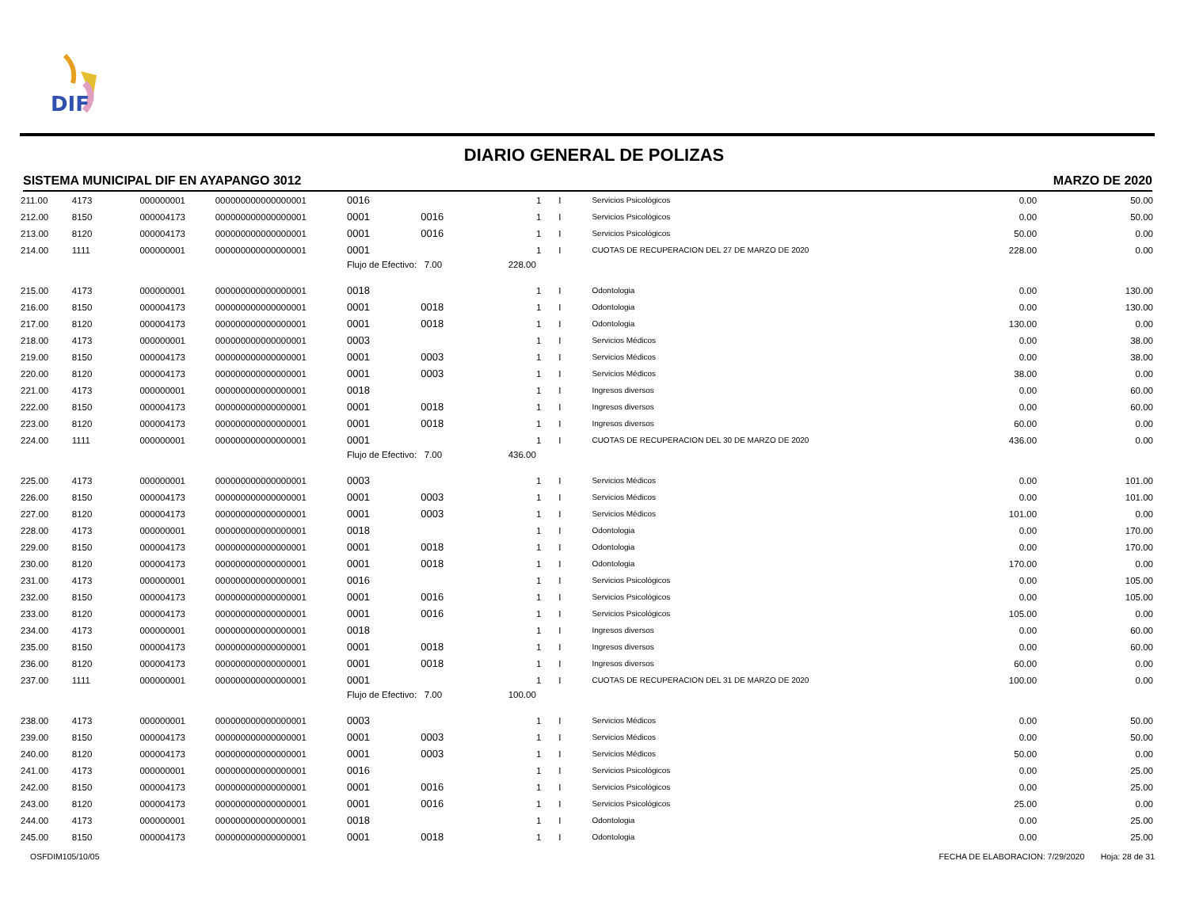DIF
DIARIO GENERAL DE POLIZAS
SISTEMA MUNICIPAL DIF EN AYAPANGO 3012 MARZO DE 2020
| 211.00 | 4173 | 000000001 | 000000000000000001 | 0016 | | | 1 | I | Servicios Psicológicos | 0.00 | 50.00 |
| 212.00 | 8150 | 000004173 | 000000000000000001 | 0001 | 0016 | | 1 | I | Servicios Psicológicos | 0.00 | 50.00 |
| 213.00 | 8120 | 000004173 | 000000000000000001 | 0001 | 0016 | | 1 | I | Servicios Psicológicos | 50.00 | 0.00 |
| 214.00 | 1111 | 000000001 | 000000000000000001 | 0001 | | | 1 | I | CUOTAS DE RECUPERACION DEL 27 DE MARZO DE 2020 | 228.00 | 0.00 |
| | | | | Flujo de Efectivo: 7.00 | | 228.00 | | | | | |
| 215.00 | 4173 | 000000001 | 000000000000000001 | 0018 | | | 1 | I | Odontologia | 0.00 | 130.00 |
| 216.00 | 8150 | 000004173 | 000000000000000001 | 0001 | 0018 | | 1 | I | Odontologia | 0.00 | 130.00 |
| 217.00 | 8120 | 000004173 | 000000000000000001 | 0001 | 0018 | | 1 | I | Odontologia | 130.00 | 0.00 |
| 218.00 | 4173 | 000000001 | 000000000000000001 | 0003 | | | 1 | I | Servicios Médicos | 0.00 | 38.00 |
| 219.00 | 8150 | 000004173 | 000000000000000001 | 0001 | 0003 | | 1 | I | Servicios Médicos | 0.00 | 38.00 |
| 220.00 | 8120 | 000004173 | 000000000000000001 | 0001 | 0003 | | 1 | I | Servicios Médicos | 38.00 | 0.00 |
| 221.00 | 4173 | 000000001 | 000000000000000001 | 0018 | | | 1 | I | Ingresos diversos | 0.00 | 60.00 |
| 222.00 | 8150 | 000004173 | 000000000000000001 | 0001 | 0018 | | 1 | I | Ingresos diversos | 0.00 | 60.00 |
| 223.00 | 8120 | 000004173 | 000000000000000001 | 0001 | 0018 | | 1 | I | Ingresos diversos | 60.00 | 0.00 |
| 224.00 | 1111 | 000000001 | 000000000000000001 | 0001 | | | 1 | I | CUOTAS DE RECUPERACION DEL 30 DE MARZO DE 2020 | 436.00 | 0.00 |
| | | | | Flujo de Efectivo: 7.00 | | 436.00 | | | | | |
| 225.00 | 4173 | 000000001 | 000000000000000001 | 0003 | | | 1 | I | Servicios Médicos | 0.00 | 101.00 |
| 226.00 | 8150 | 000004173 | 000000000000000001 | 0001 | 0003 | | 1 | I | Servicios Médicos | 0.00 | 101.00 |
| 227.00 | 8120 | 000004173 | 000000000000000001 | 0001 | 0003 | | 1 | I | Servicios Médicos | 101.00 | 0.00 |
| 228.00 | 4173 | 000000001 | 000000000000000001 | 0018 | | | 1 | I | Odontologia | 0.00 | 170.00 |
| 229.00 | 8150 | 000004173 | 000000000000000001 | 0001 | 0018 | | 1 | I | Odontologia | 0.00 | 170.00 |
| 230.00 | 8120 | 000004173 | 000000000000000001 | 0001 | 0018 | | 1 | I | Odontologia | 170.00 | 0.00 |
| 231.00 | 4173 | 000000001 | 000000000000000001 | 0016 | | | 1 | I | Servicios Psicológicos | 0.00 | 105.00 |
| 232.00 | 8150 | 000004173 | 000000000000000001 | 0001 | 0016 | | 1 | I | Servicios Psicológicos | 0.00 | 105.00 |
| 233.00 | 8120 | 000004173 | 000000000000000001 | 0001 | 0016 | | 1 | I | Servicios Psicológicos | 105.00 | 0.00 |
| 234.00 | 4173 | 000000001 | 000000000000000001 | 0018 | | | 1 | I | Ingresos diversos | 0.00 | 60.00 |
| 235.00 | 8150 | 000004173 | 000000000000000001 | 0001 | 0018 | | 1 | I | Ingresos diversos | 0.00 | 60.00 |
| 236.00 | 8120 | 000004173 | 000000000000000001 | 0001 | 0018 | | 1 | I | Ingresos diversos | 60.00 | 0.00 |
| 237.00 | 1111 | 000000001 | 000000000000000001 | 0001 | | | 1 | I | CUOTAS DE RECUPERACION DEL 31 DE MARZO DE 2020 | 100.00 | 0.00 |
| | | | | Flujo de Efectivo: 7.00 | | 100.00 | | | | | |
| 238.00 | 4173 | 000000001 | 000000000000000001 | 0003 | | | 1 | I | Servicios Médicos | 0.00 | 50.00 |
| 239.00 | 8150 | 000004173 | 000000000000000001 | 0001 | 0003 | | 1 | I | Servicios Médicos | 0.00 | 50.00 |
| 240.00 | 8120 | 000004173 | 000000000000000001 | 0001 | 0003 | | 1 | I | Servicios Médicos | 50.00 | 0.00 |
| 241.00 | 4173 | 000000001 | 000000000000000001 | 0016 | | | 1 | I | Servicios Psicológicos | 0.00 | 25.00 |
| 242.00 | 8150 | 000004173 | 000000000000000001 | 0001 | 0016 | | 1 | I | Servicios Psicológicos | 0.00 | 25.00 |
| 243.00 | 8120 | 000004173 | 000000000000000001 | 0001 | 0016 | | 1 | I | Servicios Psicológicos | 25.00 | 0.00 |
| 244.00 | 4173 | 000000001 | 000000000000000001 | 0018 | | | 1 | I | Odontologia | 0.00 | 25.00 |
| 245.00 | 8150 | 000004173 | 000000000000000001 | 0001 | 0018 | | 1 | I | Odontologia | 0.00 | 25.00 |
OSFDIM105/10/05 FECHA DE ELABORACION: 7/29/2020 Hoja: 28 de 31